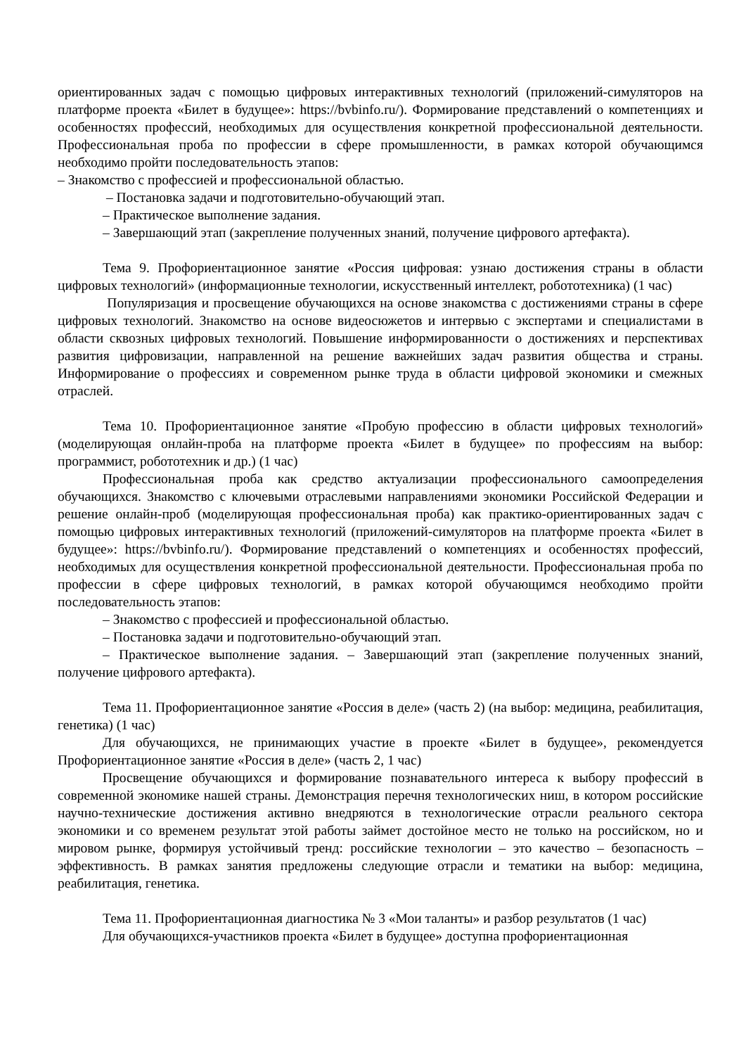ориентированных задач с помощью цифровых интерактивных технологий (приложений-симуляторов на платформе проекта «Билет в будущее»: https://bvbinfo.ru/). Формирование представлений о компетенциях и особенностях профессий, необходимых для осуществления конкретной профессиональной деятельности. Профессиональная проба по профессии в сфере промышленности, в рамках которой обучающимся необходимо пройти последовательность этапов:
– Знакомство с профессией и профессиональной областью.
– Постановка задачи и подготовительно-обучающий этап.
– Практическое выполнение задания.
– Завершающий этап (закрепление полученных знаний, получение цифрового артефакта).
Тема 9. Профориентационное занятие «Россия цифровая: узнаю достижения страны в области цифровых технологий» (информационные технологии, искусственный интеллект, робототехника) (1 час)
Популяризация и просвещение обучающихся на основе знакомства с достижениями страны в сфере цифровых технологий. Знакомство на основе видеосюжетов и интервью с экспертами и специалистами в области сквозных цифровых технологий. Повышение информированности о достижениях и перспективах развития цифровизации, направленной на решение важнейших задач развития общества и страны. Информирование о профессиях и современном рынке труда в области цифровой экономики и смежных отраслей.
Тема 10. Профориентационное занятие «Пробую профессию в области цифровых технологий» (моделирующая онлайн-проба на платформе проекта «Билет в будущее» по профессиям на выбор: программист, робототехник и др.) (1 час)
Профессиональная проба как средство актуализации профессионального самоопределения обучающихся. Знакомство с ключевыми отраслевыми направлениями экономики Российской Федерации и решение онлайн-проб (моделирующая профессиональная проба) как практико-ориентированных задач с помощью цифровых интерактивных технологий (приложений-симуляторов на платформе проекта «Билет в будущее»: https://bvbinfo.ru/). Формирование представлений о компетенциях и особенностях профессий, необходимых для осуществления конкретной профессиональной деятельности. Профессиональная проба по профессии в сфере цифровых технологий, в рамках которой обучающимся необходимо пройти последовательность этапов:
– Знакомство с профессией и профессиональной областью.
– Постановка задачи и подготовительно-обучающий этап.
– Практическое выполнение задания. – Завершающий этап (закрепление полученных знаний, получение цифрового артефакта).
Тема 11. Профориентационное занятие «Россия в деле» (часть 2) (на выбор: медицина, реабилитация, генетика) (1 час)
Для обучающихся, не принимающих участие в проекте «Билет в будущее», рекомендуется Профориентационное занятие «Россия в деле» (часть 2, 1 час)
Просвещение обучающихся и формирование познавательного интереса к выбору профессий в современной экономике нашей страны. Демонстрация перечня технологических ниш, в котором российские научно-технические достижения активно внедряются в технологические отрасли реального сектора экономики и со временем результат этой работы займет достойное место не только на российском, но и мировом рынке, формируя устойчивый тренд: российские технологии – это качество – безопасность – эффективность. В рамках занятия предложены следующие отрасли и тематики на выбор: медицина, реабилитация, генетика.
Тема 11. Профориентационная диагностика № 3 «Мои таланты» и разбор результатов (1 час)
Для обучающихся-участников проекта «Билет в будущее» доступна профориентационная